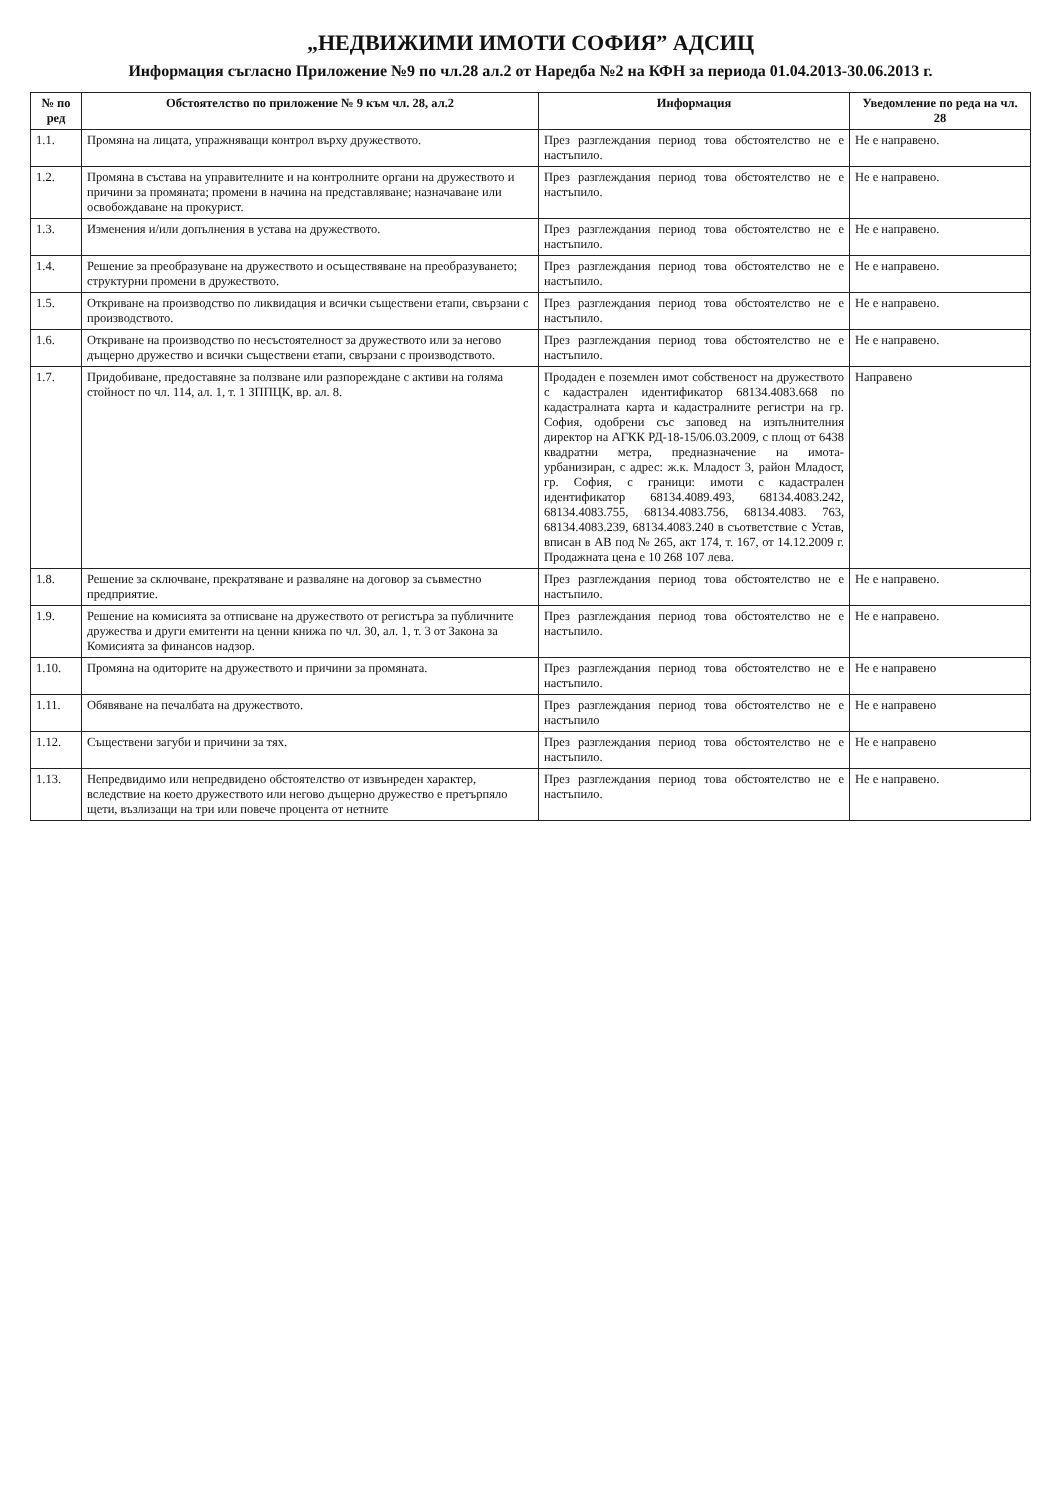„НЕДВИЖИМИ ИМОТИ СОФИЯ” АДСИЦ
Информация съгласно Приложение №9 по чл.28 ал.2 от Наредба №2 на КФН за периода 01.04.2013-30.06.2013 г.
| № по ред | Обстоятелство по приложение № 9 към чл. 28, ал.2 | Информация | Уведомление по реда на чл. 28 |
| --- | --- | --- | --- |
| 1.1. | Промяна на лицата, упражняващи контрол върху дружеството. | През разглеждания период това обстоятелство не е настъпило. | Не е направено. |
| 1.2. | Промяна в състава на управителните и на контролните органи на дружеството и причини за промяната; промени в начина на представляване; назначаване или освобождаване на прокурист. | През разглеждания период това обстоятелство не е настъпило. | Не е направено. |
| 1.3. | Изменения и/или допълнения в устава на дружеството. | През разглеждания период това обстоятелство не е настъпило. | Не е направено. |
| 1.4. | Решение за преобразуване на дружеството и осъществяване на преобразуването; структурни промени в дружеството. | През разглеждания период това обстоятелство не е настъпило. | Не е направено. |
| 1.5. | Откриване на производство по ликвидация и всички съществени етапи, свързани с производството. | През разглеждания период това обстоятелство не е настъпило. | Не е направено. |
| 1.6. | Откриване на производство по несъстоятелност за дружеството или за негово дъщерно дружество и всички съществени етапи, свързани с производството. | През разглеждания период това обстоятелство не е настъпило. | Не е направено. |
| 1.7. | Придобиване, предоставяне за ползване или разпореждане с активи на голяма стойност по чл. 114, ал. 1, т. 1 ЗППЦК, вр. ал. 8. | Продаден е поземлен имот собственост на дружеството с кадастрален идентификатор 68134.4083.668 по кадастралната карта и кадастралните регистри на гр. София, одобрени със заповед на изпълнителния директор на АГКК РД-18-15/06.03.2009, с площ от 6438 квадратни метра, предназначение на имота-урбанизиран, с адрес: ж.к. Младост 3, район Младост, гр. София, с граници: имоти с кадастрален идентификатор 68134.4089.493, 68134.4083.242, 68134.4083.755, 68134.4083.756, 68134.4083. 763, 68134.4083.239, 68134.4083.240 в съответствие с Устав, вписан в АВ под № 265, акт 174, т. 167, от 14.12.2009 г. Продажната цена е 10 268 107 лева. | Направено |
| 1.8. | Решение за сключване, прекратяване и разваляне на договор за съвместно предприятие. | През разглеждания период това обстоятелство не е настъпило. | Не е направено. |
| 1.9. | Решение на комисията за отписване на дружеството от регистъра за публичните дружества и други емитенти на ценни книжа по чл. 30, ал. 1, т. 3 от Закона за Комисията за финансов надзор. | През разглеждания период това обстоятелство не е настъпило. | Не е направено. |
| 1.10. | Промяна на одиторите на дружеството и причини за промяната. | През разглеждания период това обстоятелство не е настъпило. | Не е направено |
| 1.11. | Обявяване на печалбата на дружеството. | През разглеждания период това обстоятелство не е настъпило | Не е направено |
| 1.12. | Съществени загуби и причини за тях. | През разглеждания период това обстоятелство не е настъпило. | Не е направено |
| 1.13. | Непредвидимо или непредвидено обстоятелство от извънреден характер, вследствие на което дружеството или негово дъщерно дружество е претърпяло щети, възлизащи на три или повече процента от нетните | През разглеждания период това обстоятелство не е настъпило. | Не е направено. |